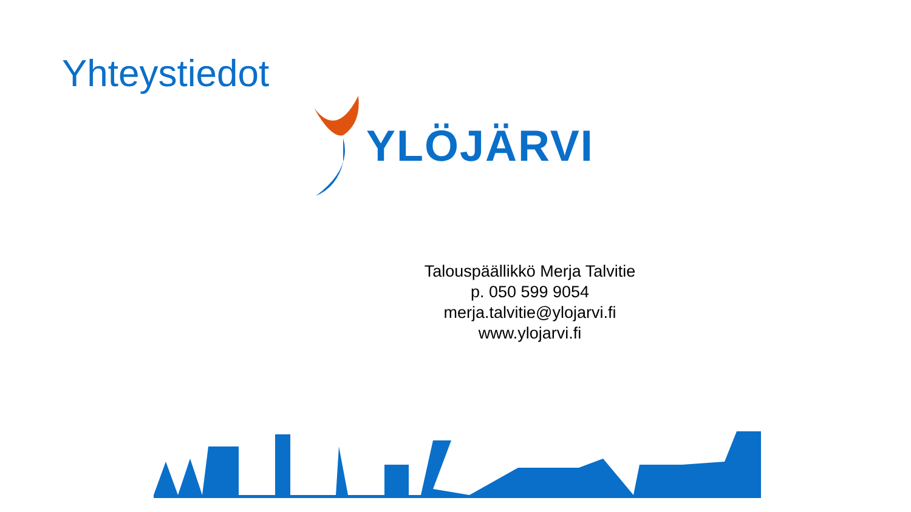Yhteystiedot
YLÖJÄRVI
Talouspäällikkö Merja Talvitie
p. 050 599 9054
merja.talvitie@ylojarvi.fi
www.ylojarvi.fi